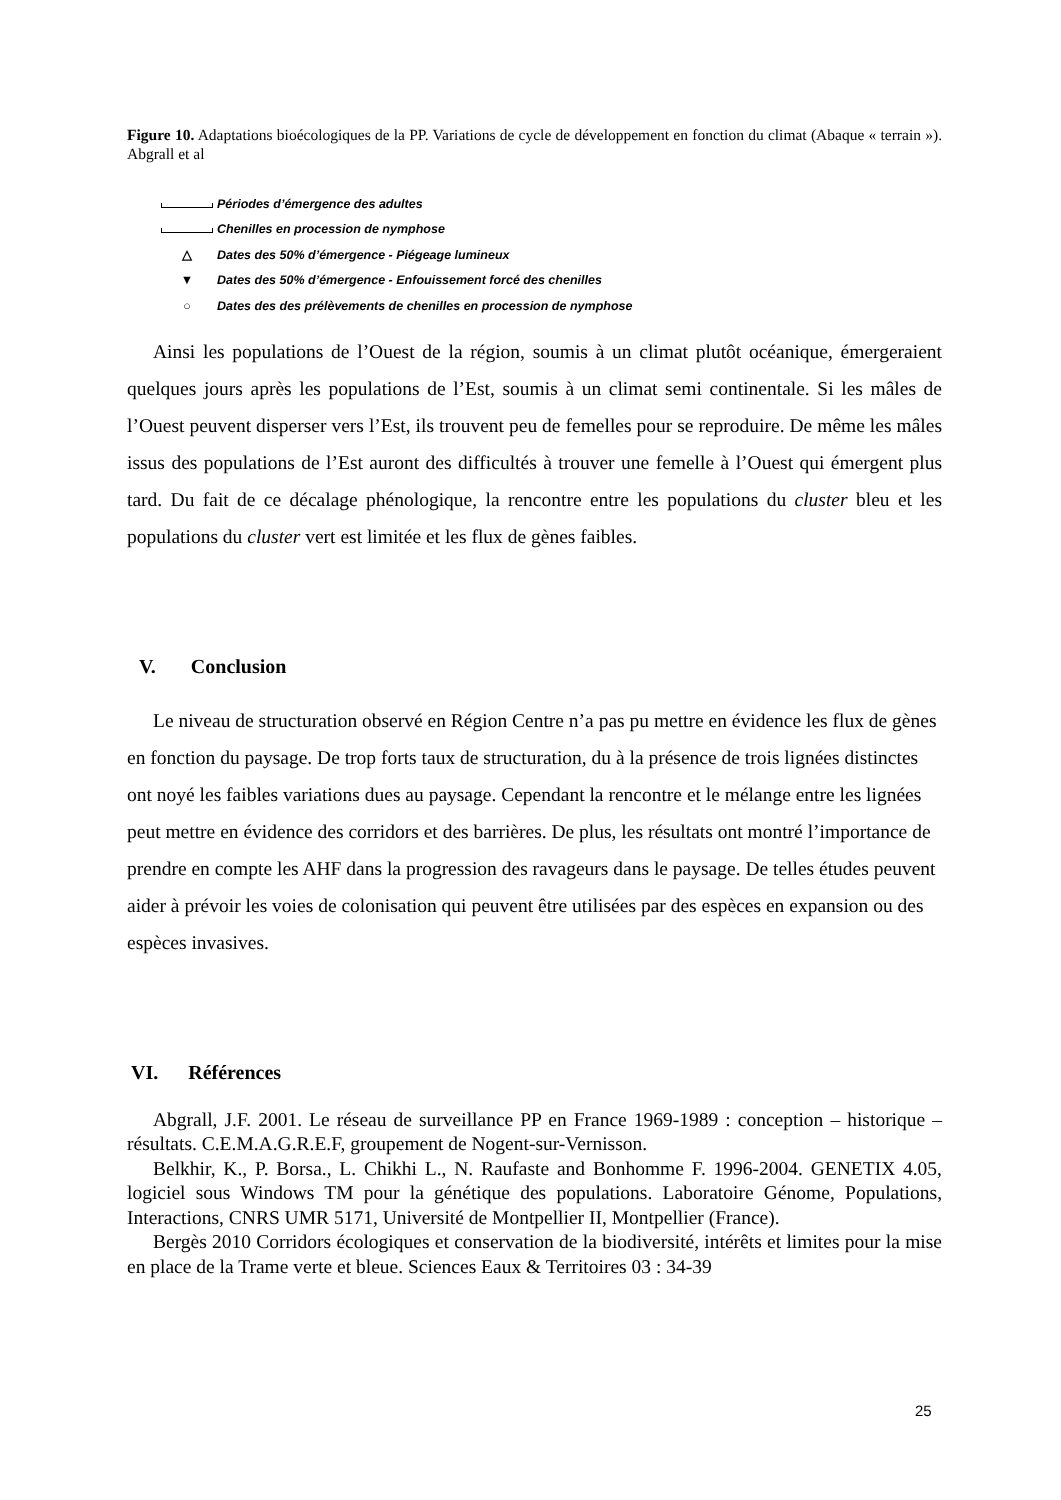Figure 10. Adaptations bioécologiques de la PP. Variations de cycle de développement en fonction du climat (Abaque « terrain »). Abgrall et al
Périodes d’émergence des adultes
Chenilles en procession de nymphose
△ Dates des 50% d’émergence - Piégeage lumineux
▼ Dates des 50% d’émergence - Enfouissement forcé des chenilles
○ Dates des des prélèvements de chenilles en procession de nymphose
Ainsi les populations de l’Ouest de la région, soumis à un climat plutôt océanique, émergeraient quelques jours après les populations de l’Est, soumis à un climat semi continentale. Si les mâles de l’Ouest peuvent disperser vers l’Est, ils trouvent peu de femelles pour se reproduire. De même les mâles issus des populations de l’Est auront des difficultés à trouver une femelle à l’Ouest qui émergent plus tard. Du fait de ce décalage phénologique, la rencontre entre les populations du cluster bleu et les populations du cluster vert est limitée et les flux de gènes faibles.
V. Conclusion
Le niveau de structuration observé en Région Centre n’a pas pu mettre en évidence les flux de gènes en fonction du paysage. De trop forts taux de structuration, du à la présence de trois lignées distinctes ont noyé les faibles variations dues au paysage. Cependant la rencontre et le mélange entre les lignées peut mettre en évidence des corridors et des barrières. De plus, les résultats ont montré l’importance de prendre en compte les AHF dans la progression des ravageurs dans le paysage. De telles études peuvent aider à prévoir les voies de colonisation qui peuvent être utilisées par des espèces en expansion ou des espèces invasives.
VI. Références
Abgrall, J.F. 2001. Le réseau de surveillance PP en France 1969-1989 : conception – historique – résultats. C.E.M.A.G.R.E.F, groupement de Nogent-sur-Vernisson.
Belkhir, K., P. Borsa., L. Chikhi L., N. Raufaste and Bonhomme F. 1996-2004. GENETIX 4.05, logiciel sous Windows TM pour la génétique des populations. Laboratoire Génome, Populations, Interactions, CNRS UMR 5171, Université de Montpellier II, Montpellier (France).
Bergès 2010 Corridors écologiques et conservation de la biodiversité, intérêts et limites pour la mise en place de la Trame verte et bleue. Sciences Eaux & Territoires 03 : 34-39
25